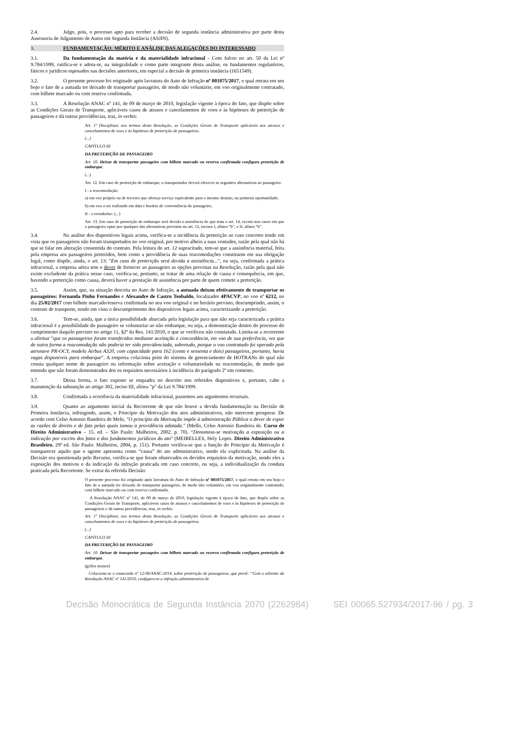2.4. Julgo, pois, o processo apto para receber a decisão de segunda instância administrativa por parte desta Assessoria de Julgamento de Autos em Segunda Instância (ASJIN).
3. FUNDAMENTAÇÃO: MÉRITO E ANÁLISE DAS ALEGAÇÕES DO INTERESSADO
3.1. Da fundamentação da matéria e da materialidade infracional - Com fulcro no art. 50 da Lei nº 9.784/1999, ratifica-se e adota-se, na integralidade e como parte integrante desta análise, os fundamentos regulatórios, fáticos e jurídicos esposados nas decisões anteriores, em especial a decisão de primeira instância (1651549).
3.2. O presente processo foi originado após lavratura do Auto de Infração nº 001075/2017, o qual retrata em seu bojo o fato de a autuada ter deixado de transportar passageiro, de modo não voluntário, em voo originalmente contratado, com bilhete marcado ou com reserva confirmada.
3.3. A Resolução ANAC nº 141, de 09 de março de 2010, legislação vigente à época do fato, que dispõe sobre as Condições Gerais de Transporte, aplicáveis casos de atrasos e cancelamentos de voos e às hipóteses de preterição de passageiros e dá outras providências, traz, in verbis:
Art. 1º Disciplinar, nos termos desta Resolução, as Condições Gerais de Transporte aplicáveis aos atrasos e cancelamentos de voos e às hipóteses de preterição de passageiros.
(...)
CAPÍTULO III
DA PRETERIÇÃO DE PASSAGEIRO
Art. 10. Deixar de transportar passageiro com bilhete marcado ou reserva confirmada configura preterição de embarque.
(...)
Art. 12. Em caso de preterição de embarque, o transportador deverá oferecer as seguintes alternativas ao passageiro:
I - a reacomodação:
a) em voo próprio ou de terceiro que ofereça serviço equivalente para o mesmo destino, na primeira oportunidade;
b) em voo a ser realizado em data e horário de conveniência do passageiro;
II - o reembolso: (...)
Art. 13. Em caso de preterição de embarque será devida a assistência de que trata o art. 14, exceto nos casos em que o passageiro optar por qualquer das alternativas previstas no art. 12, incisos I, alínea “b”, e II, alínea “b”.
3.4. Na análise dos dispositivos legais acima, verifica-se a incidência da preterição ao caso concreto tendo em vista que os passageiros não foram transportados no voo original, por motivo alheio a suas vontades, razão pela qual não há que se falar em alteração consentida do contrato. Pela leitura do art. 12 supracitado, tem-se que a assistência material, feita pela empresa aos passageiros preteridos, bem como a providência de suas reacomodações constituem em sua obrigação legal, como dispõe, ainda, o art. 13: "Em caso de preterição será devida a assistência...", ou seja, confirmada a prática infracional, a empresa aérea tem o dever de fornecer ao passageiro as opções previstas na Resolução, razão pela qual não existe excludente da prática nesse caso, verifica-se, portanto, se tratar de uma relação de causa e consequência, em que, havendo a preterição como causa, deverá haver a prestação de assistência por parte de quem comete a preterição.
3.5. Assim, que, na situação descrita no Auto de Infração, a autuada deixou efetivamente de transportar os passageiros: Fernanda Pinho Fernandes e Alexandre de Castro Teobaldo, localizador 4PACVP, no voo nº 6212, no dia 25/02/2017 com bilhete marcado/reserva confirmada no seu voo original e no horário previsto, descumprindo, assim, o contrato de transporte, tendo em vista o descumprimento dos dispositivos legais acima, caracterizando a preterição.
3.6. Tem-se, ainda, que a única possibilidade abarcada pela legislação para que não seja caracterizada a prática infracional é a possibilidade do passageiro se voluntariar ao não embarque, ou seja, a demonstração dentro do processo do cumprimento daquilo previsto no artigo 11, §2º da Res. 141/2010, o que se verificou não constatado. Limita-se a recorrente a afirmar "que os passageiros foram transferidos mediante aceitação e concordância, em voo de sua preferência, vez que de outra forma a reacomodação não poderia ter sido providenciada, sobretudo, porque o voo contratado foi operado pela aeronave PR-OCY, modelo Airbus A320, com capacidade para 162 (cento e sessenta e dois) passageiros, portanto, havia vagas disponíveis para embarque". A empresa colaciona print do sistema de gerenciamento de HOTRANs do qual não consta qualquer nome de passageiro ou informação sobre aceitação e voluntariedade na reacomodação, de modo que entendo que não foram demonstrados dos os requisitos necessários à incidência do parágrafo 2º em comento.
3.7. Dessa forma, o fato exposto se enquadra no descrito nos referidos dispositivos e, portanto, cabe a manutenção da subsunção ao artigo 302, inciso III, alínea "p" da Lei 9.784/1999.
3.8. Confirmada a ocorrência da materialidade infracional, passemos aos argumentos recursais.
3.9. Quanto ao argumento inicial da Recorrente de que não houve a devida fundamentação na Decisão de Primeira Instância, infringindo, assim, o Princípio da Motivação dos atos administrativos, não merecem prosperar. De acordo com Celso Antonio Bandeira de Melo, "O princípio da Motivação impõe à administração Pública o dever de expor as razões de direito e de fato pelas quais tomou a providência adotada." (Mello, Celso Antonio Bandeira de. Curso de Direito Administrativo – 15. ed. – São Paulo: Malheiros, 2002. p. 70). “Denomina-se motivação a exposição ou a indicação por escrito dos fatos e dos fundamentos jurídicos do ato'' (MEIRELLES, Hely Lopes. Direito Administrativo Brasileiro. 29ª ed. São Paulo: Malheiros, 2004, p. 151). Portanto verifica-se que a função do Princípio da Motivação é transparecer aquilo que o agente apresenta como “causa” do ato administrativo, sendo ela explicitada. Na análise da Decisão ora questionada pelo Recurso, verifica-se que foram observados os devidos requisitos da motivação, sendo eles a exposição dos motivos e da indicação da infração praticada em caso concreto, ou seja, a individualização da conduta praticada pela Recorrente. Se extrai da referida Decisão:
O presente processo foi originado após lavratura do Auto de Infração nº 001075/2017, o qual retrata em seu bojo o fato de a autuada ter deixado de transportar passageiro, de modo não voluntário, em voo originalmente contratado, com bilhete marcado ou com reserva confirmada.
A Resolução ANAC nº 141, de 09 de março de 2010, legislação vigente à época do fato, que dispõe sobre as Condições Gerais de Transporte, aplicáveis casos de atrasos e cancelamentos de voos e às hipóteses de preterição de passageiros e dá outras providências, traz, in verbis:
Art. 1º Disciplinar, nos termos desta Resolução, as Condições Gerais de Transporte aplicáveis aos atrasos e cancelamentos de voos e às hipóteses de preterição de passageiros.
(...)
CAPÍTULO III
DA PRETERIÇÃO DE PASSAGEIRO
Art. 10. Deixar de transportar passageiro com bilhete marcado ou reserva confirmada configura preterição de embarque.
(grifos nossos)
Colaciona-se o enunciado nº 12/JR/ANAC-2014, sobre preterição de passageiros, que prevê: “Com o advento da Resolução ANAC nº 141/2010, configura-se a infração administrativa de
Decisão Monocrática de Segunda Instância 2070 (2262984) SEI 00065.527934/2017-96 / pg. 3